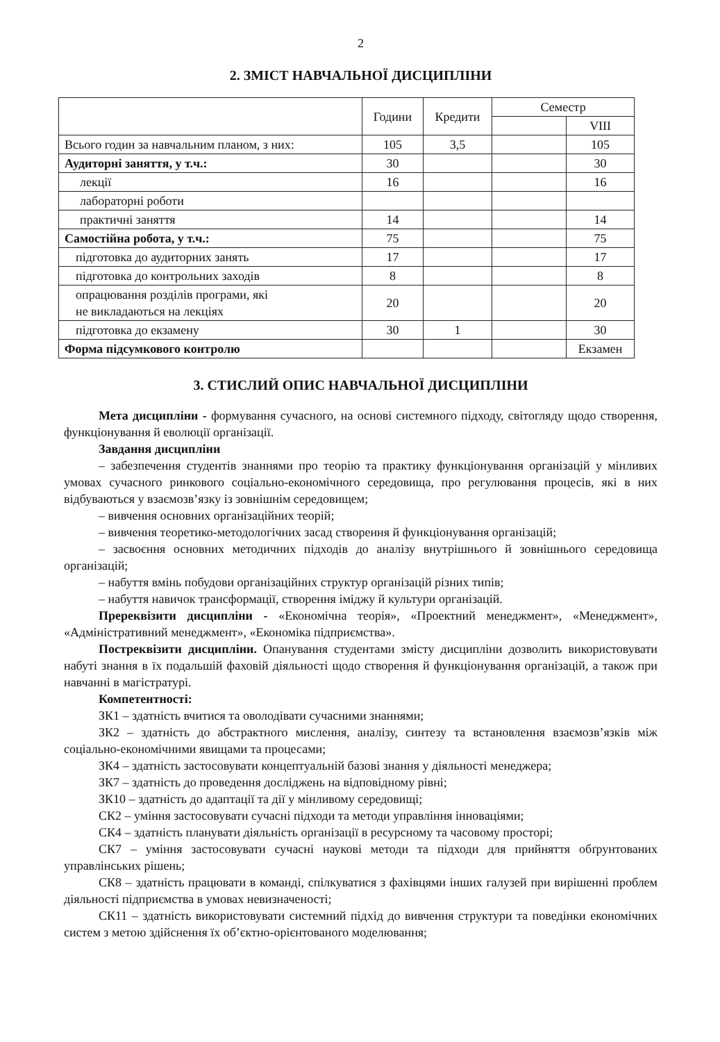2
2. ЗМІСТ НАВЧАЛЬНОЇ ДИСЦИПЛІНИ
| | Години | Кредити | Семестр | |
| --- | --- | --- | --- | --- |
| | | | | VIII |
| Всього годин за навчальним планом, з них: | 105 | 3,5 | | 105 |
| Аудиторні заняття, у т.ч.: | 30 | | | 30 |
| лекції | 16 | | | 16 |
| лабораторні роботи | | | | |
| практичні заняття | 14 | | | 14 |
| Самостійна робота, у т.ч.: | 75 | | | 75 |
| підготовка до аудиторних занять | 17 | | | 17 |
| підготовка до контрольних заходів | 8 | | | 8 |
| опрацювання розділів програми, які не викладаються на лекціях | 20 | | | 20 |
| підготовка до екзамену | 30 | 1 | | 30 |
| Форма підсумкового контролю | | | | Екзамен |
3. СТИСЛИЙ ОПИС НАВЧАЛЬНОЇ ДИСЦИПЛІНИ
Мета дисципліни - формування сучасного, на основі системного підходу, світогляду щодо створення, функціонування й еволюції організації.
Завдання дисципліни
– забезпечення студентів знаннями про теорію та практику функціонування організацій у мінливих умовах сучасного ринкового соціально-економічного середовища, про регулювання процесів, які в них відбуваються у взаємозв’язку із зовнішнім середовищем;
– вивчення основних організаційних теорій;
– вивчення теоретико-методологічних засад створення й функціонування організацій;
– засвоєння основних методичних підходів до аналізу внутрішнього й зовнішнього середовища організацій;
– набуття вмінь побудови організаційних структур організацій різних типів;
– набуття навичок трансформації, створення іміджу й культури організацій.
Пререквізити дисципліни - «Економічна теорія», «Проектний менеджмент», «Менеджмент», «Адміністративний менеджмент», «Економіка підприємства».
Постреквізити дисципліни. Опанування студентами змісту дисципліни дозволить використовувати набуті знання в їх подальшій фаховій діяльності щодо створення й функціонування організацій, а також при навчанні в магістратурі.
Компетентності:
ЗК1 – здатність вчитися та оволодівати сучасними знаннями;
ЗК2 – здатність до абстрактного мислення, аналізу, синтезу та встановлення взаємозв’язків між соціально-економічними явищами та процесами;
ЗК4 – здатність застосовувати концептуальній базові знання у діяльності менеджера;
ЗК7 – здатність до проведення досліджень на відповідному рівні;
ЗК10 – здатність до адаптації та дії у мінливому середовищі;
СК2 – уміння застосовувати сучасні підходи та методи управління інноваціями;
СК4 – здатність планувати діяльність організації в ресурсному та часовому просторі;
СК7 – уміння застосовувати сучасні наукові методи та підходи для прийняття обґрунтованих управлінських рішень;
СК8 – здатність працювати в команді, спілкуватися з фахівцями інших галузей при вирішенні проблем діяльності підприємства в умовах невизначеності;
СК11 – здатність використовувати системний підхід до вивчення структури та поведінки економічних систем з метою здійснення їх об’єктно-орієнтованого моделювання;